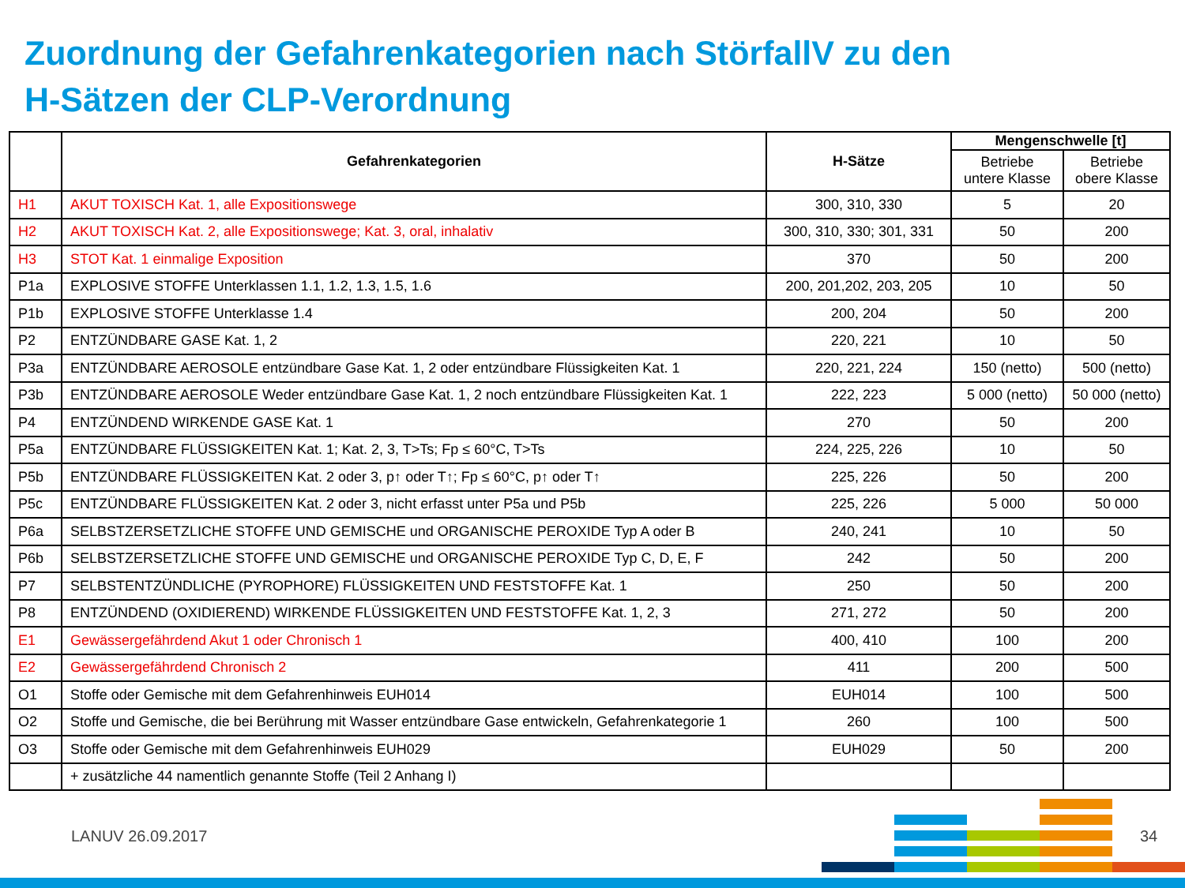Zuordnung der Gefahrenkategorien nach StörfallV zu den
H-Sätzen der CLP-Verordnung
| | Gefahrenkategorien | H-Sätze | Mengenschwelle [t] | |
| --- | --- | --- | --- | --- |
| | | | Betriebe untere Klasse | Betriebe obere Klasse |
| H1 | AKUT TOXISCH Kat. 1, alle Expositionswege | 300, 310, 330 | 5 | 20 |
| H2 | AKUT TOXISCH Kat. 2, alle Expositionswege; Kat. 3, oral, inhalativ | 300, 310, 330; 301, 331 | 50 | 200 |
| H3 | STOT Kat. 1 einmalige Exposition | 370 | 50 | 200 |
| P1a | EXPLOSIVE STOFFE Unterklassen 1.1, 1.2, 1.3, 1.5, 1.6 | 200, 201,202, 203, 205 | 10 | 50 |
| P1b | EXPLOSIVE STOFFE Unterklasse 1.4 | 200, 204 | 50 | 200 |
| P2 | ENTZÜNDBARE GASE Kat. 1, 2 | 220, 221 | 10 | 50 |
| P3a | ENTZÜNDBARE AEROSOLE entzündbare Gase Kat. 1, 2 oder entzündbare Flüssigkeiten Kat. 1 | 220, 221, 224 | 150 (netto) | 500 (netto) |
| P3b | ENTZÜNDBARE AEROSOLE Weder entzündbare Gase Kat. 1, 2 noch entzündbare Flüssigkeiten Kat. 1 | 222, 223 | 5 000 (netto) | 50 000 (netto) |
| P4 | ENTZÜNDEND WIRKENDE GASE Kat. 1 | 270 | 50 | 200 |
| P5a | ENTZÜNDBARE FLÜSSIGKEITEN Kat. 1; Kat. 2, 3, T>Ts; Fp ≤ 60°C, T>Ts | 224, 225, 226 | 10 | 50 |
| P5b | ENTZÜNDBARE FLÜSSIGKEITEN Kat. 2 oder 3, p↑ oder T↑; Fp ≤ 60°C, p↑ oder T↑ | 225, 226 | 50 | 200 |
| P5c | ENTZÜNDBARE FLÜSSIGKEITEN Kat. 2 oder 3, nicht erfasst unter P5a und P5b | 225, 226 | 5 000 | 50 000 |
| P6a | SELBSTZERSETZLICHE STOFFE UND GEMISCHE und ORGANISCHE PEROXIDE Typ A oder B | 240, 241 | 10 | 50 |
| P6b | SELBSTZERSETZLICHE STOFFE UND GEMISCHE und ORGANISCHE PEROXIDE Typ C, D, E, F | 242 | 50 | 200 |
| P7 | SELBSTENTZÜNDLICHE (PYROPHORE) FLÜSSIGKEITEN UND FESTSTOFFE Kat. 1 | 250 | 50 | 200 |
| P8 | ENTZÜNDEND (OXIDIEREND) WIRKENDE FLÜSSIGKEITEN UND FESTSTOFFE Kat. 1, 2, 3 | 271, 272 | 50 | 200 |
| E1 | Gewässergefährdend Akut 1 oder Chronisch 1 | 400, 410 | 100 | 200 |
| E2 | Gewässergefährdend Chronisch 2 | 411 | 200 | 500 |
| O1 | Stoffe oder Gemische mit dem Gefahrenhinweis EUH014 | EUH014 | 100 | 500 |
| O2 | Stoffe und Gemische, die bei Berührung mit Wasser entzündbare Gase entwickeln, Gefahrenkategorie 1 | 260 | 100 | 500 |
| O3 | Stoffe oder Gemische mit dem Gefahrenhinweis EUH029 | EUH029 | 50 | 200 |
| | + zusätzliche 44 namentlich genannte Stoffe (Teil 2 Anhang I) | | | |
LANUV 26.09.2017 34